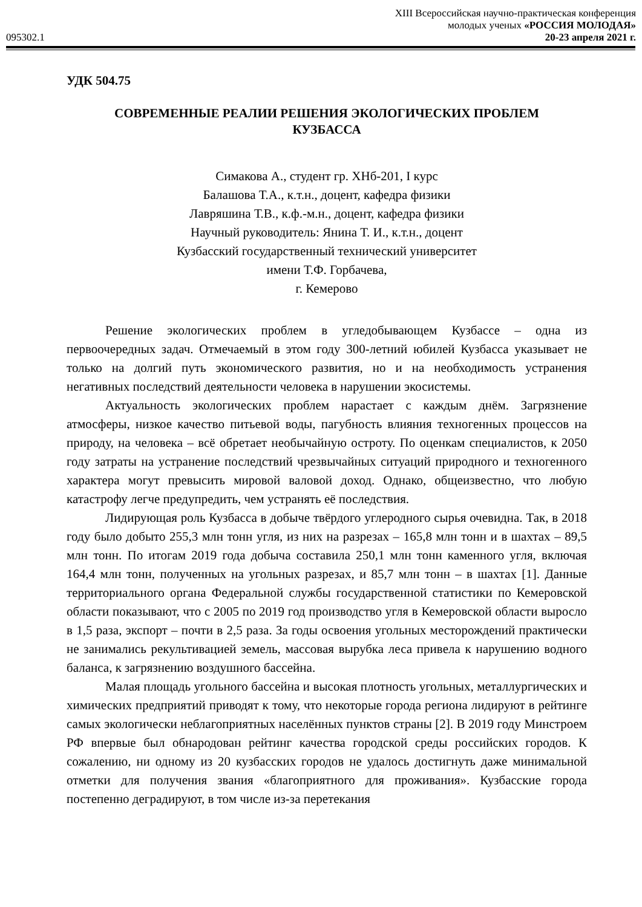095302.1
XIII Всероссийская научно-практическая конференция
молодых ученых «РОССИЯ МОЛОДАЯ»
20-23 апреля 2021 г.
УДК 504.75
СОВРЕМЕННЫЕ РЕАЛИИ РЕШЕНИЯ ЭКОЛОГИЧЕСКИХ ПРОБЛЕМ
КУЗБАССА
Симакова А., студент гр. ХНб-201, I курс
Балашова Т.А., к.т.н., доцент, кафедра физики
Лавряшина Т.В., к.ф.-м.н., доцент, кафедра физики
Научный руководитель: Янина Т. И., к.т.н., доцент
Кузбасский государственный технический университет
имени Т.Ф. Горбачева,
г. Кемерово
Решение экологических проблем в угледобывающем Кузбассе – одна из первоочередных задач. Отмечаемый в этом году 300-летний юбилей Кузбасса указывает не только на долгий путь экономического развития, но и на необходимость устранения негативных последствий деятельности человека в нарушении экосистемы.
Актуальность экологических проблем нарастает с каждым днём. Загрязнение атмосферы, низкое качество питьевой воды, пагубность влияния техногенных процессов на природу, на человека – всё обретает необычайную остроту. По оценкам специалистов, к 2050 году затраты на устранение последствий чрезвычайных ситуаций природного и техногенного характера могут превысить мировой валовой доход. Однако, общеизвестно, что любую катастрофу легче предупредить, чем устранять её последствия.
Лидирующая роль Кузбасса в добыче твёрдого углеродного сырья очевидна. Так, в 2018 году было добыто 255,3 млн тонн угля, из них на разрезах – 165,8 млн тонн и в шахтах – 89,5 млн тонн. По итогам 2019 года добыча составила 250,1 млн тонн каменного угля, включая 164,4 млн тонн, полученных на угольных разрезах, и 85,7 млн тонн – в шахтах [1]. Данные территориального органа Федеральной службы государственной статистики по Кемеровской области показывают, что с 2005 по 2019 год производство угля в Кемеровской области выросло в 1,5 раза, экспорт – почти в 2,5 раза. За годы освоения угольных месторождений практически не занимались рекультивацией земель, массовая вырубка леса привела к нарушению водного баланса, к загрязнению воздушного бассейна.
Малая площадь угольного бассейна и высокая плотность угольных, металлургических и химических предприятий приводят к тому, что некоторые города региона лидируют в рейтинге самых экологически неблагоприятных населённых пунктов страны [2]. В 2019 году Минстроем РФ впервые был обнародован рейтинг качества городской среды российских городов. К сожалению, ни одному из 20 кузбасских городов не удалось достигнуть даже минимальной отметки для получения звания «благоприятного для проживания». Кузбасские города постепенно деградируют, в том числе из-за перетекания